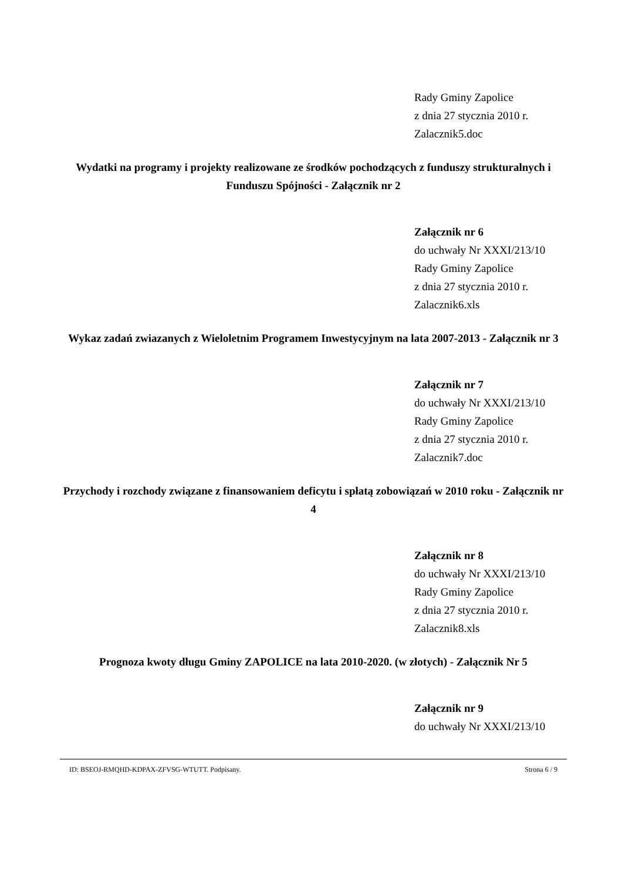Rady Gminy Zapolice
z dnia 27 stycznia 2010 r.
Zalacznik5.doc
Wydatki na programy i projekty realizowane ze środków pochodzących z funduszy strukturalnych i Funduszu Spójności - Załącznik nr 2
Załącznik nr 6
do uchwały Nr XXXI/213/10
Rady Gminy Zapolice
z dnia 27 stycznia 2010 r.
Zalacznik6.xls
Wykaz zadań zwiazanych z Wieloletnim Programem Inwestycyjnym na lata 2007-2013 - Załącznik nr 3
Załącznik nr 7
do uchwały Nr XXXI/213/10
Rady Gminy Zapolice
z dnia 27 stycznia 2010 r.
Zalacznik7.doc
Przychody i rozchody związane z finansowaniem deficytu i spłatą zobowiązań w 2010 roku - Załącznik nr 4
Załącznik nr 8
do uchwały Nr XXXI/213/10
Rady Gminy Zapolice
z dnia 27 stycznia 2010 r.
Zalacznik8.xls
Prognoza kwoty długu Gminy ZAPOLICE na lata 2010-2020. (w złotych) - Załącznik Nr 5
Załącznik nr 9
do uchwały Nr XXXI/213/10
ID: BSEOJ-RMQHD-KDPAX-ZFVSG-WTUTT. Podpisany. Strona 6 / 9